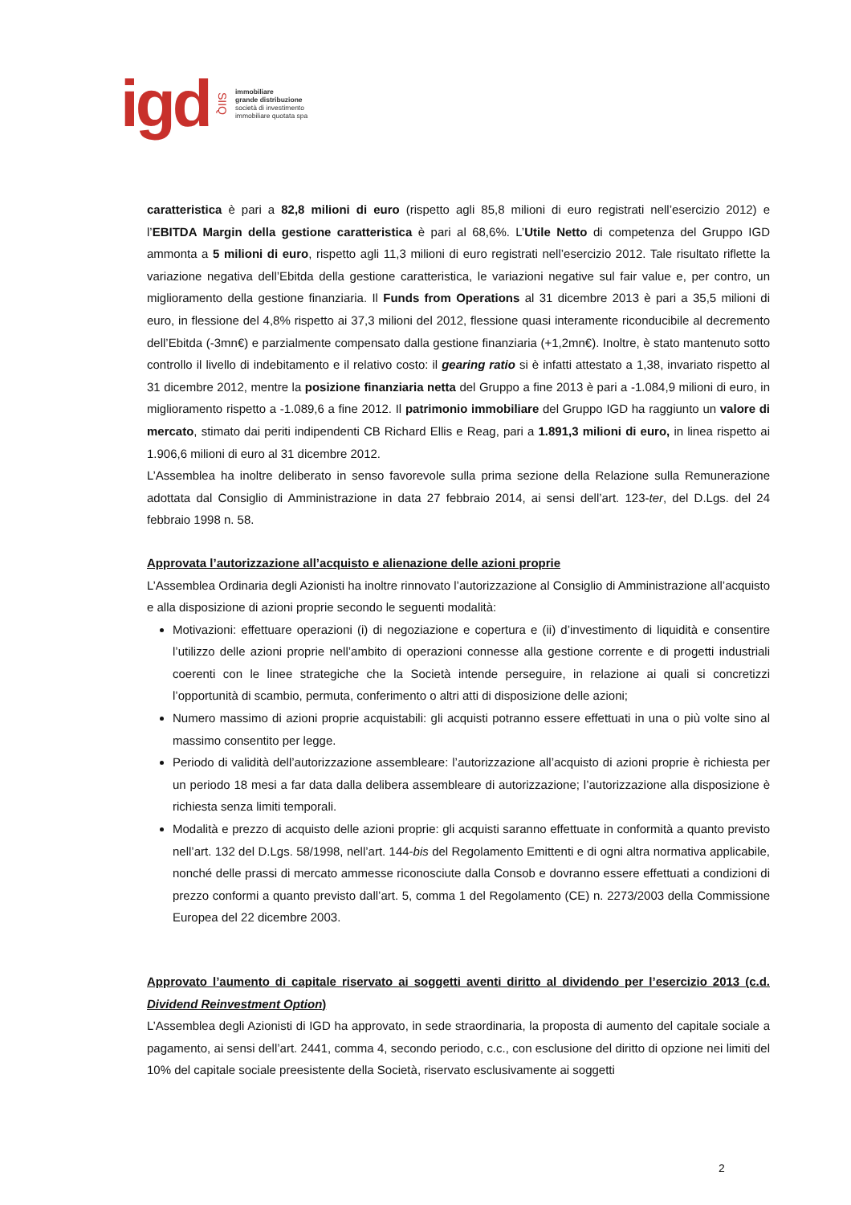igd SIIQ
immobiliare
grande distribuzione
società di investimento
immobiliare quotata spa
caratteristica è pari a 82,8 milioni di euro (rispetto agli 85,8 milioni di euro registrati nell’esercizio 2012) e l’EBITDA Margin della gestione caratteristica è pari al 68,6%. L’Utile Netto di competenza del Gruppo IGD ammonta a 5 milioni di euro, rispetto agli 11,3 milioni di euro registrati nell’esercizio 2012. Tale risultato riflette la variazione negativa dell’Ebitda della gestione caratteristica, le variazioni negative sul fair value e, per contro, un miglioramento della gestione finanziaria. Il Funds from Operations al 31 dicembre 2013 è pari a 35,5 milioni di euro, in flessione del 4,8% rispetto ai 37,3 milioni del 2012, flessione quasi interamente riconducibile al decremento dell’Ebitda (-3mn€) e parzialmente compensato dalla gestione finanziaria (+1,2mn€). Inoltre, è stato mantenuto sotto controllo il livello di indebitamento e il relativo costo: il gearing ratio si è infatti attestato a 1,38, invariato rispetto al 31 dicembre 2012, mentre la posizione finanziaria netta del Gruppo a fine 2013 è pari a -1.084,9 milioni di euro, in miglioramento rispetto a -1.089,6 a fine 2012. Il patrimonio immobiliare del Gruppo IGD ha raggiunto un valore di mercato, stimato dai periti indipendenti CB Richard Ellis e Reag, pari a 1.891,3 milioni di euro, in linea rispetto ai 1.906,6 milioni di euro al 31 dicembre 2012.
L’Assemblea ha inoltre deliberato in senso favorevole sulla prima sezione della Relazione sulla Remunerazione adottata dal Consiglio di Amministrazione in data 27 febbraio 2014, ai sensi dell’art. 123-ter, del D.Lgs. del 24 febbraio 1998 n. 58.
Approvata l’autorizzazione all’acquisto e alienazione delle azioni proprie
L’Assemblea Ordinaria degli Azionisti ha inoltre rinnovato l’autorizzazione al Consiglio di Amministrazione all’acquisto e alla disposizione di azioni proprie secondo le seguenti modalità:
Motivazioni: effettuare operazioni (i) di negoziazione e copertura e (ii) d’investimento di liquidità e consentire l’utilizzo delle azioni proprie nell’ambito di operazioni connesse alla gestione corrente e di progetti industriali coerenti con le linee strategiche che la Società intende perseguire, in relazione ai quali si concretizzi l’opportunità di scambio, permuta, conferimento o altri atti di disposizione delle azioni;
Numero massimo di azioni proprie acquistabili: gli acquisti potranno essere effettuati in una o più volte sino al massimo consentito per legge.
Periodo di validità dell’autorizzazione assembleare: l’autorizzazione all’acquisto di azioni proprie è richiesta per un periodo 18 mesi a far data dalla delibera assembleare di autorizzazione; l’autorizzazione alla disposizione è richiesta senza limiti temporali.
Modalità e prezzo di acquisto delle azioni proprie: gli acquisti saranno effettuate in conformità a quanto previsto nell’art. 132 del D.Lgs. 58/1998, nell’art. 144-bis del Regolamento Emittenti e di ogni altra normativa applicabile, nonché delle prassi di mercato ammesse riconosciute dalla Consob e dovranno essere effettuati a condizioni di prezzo conformi a quanto previsto dall’art. 5, comma 1 del Regolamento (CE) n. 2273/2003 della Commissione Europea del 22 dicembre 2003.
Approvato l’aumento di capitale riservato ai soggetti aventi diritto al dividendo per l’esercizio 2013 (c.d. Dividend Reinvestment Option)
L’Assemblea degli Azionisti di IGD ha approvato, in sede straordinaria, la proposta di aumento del capitale sociale a pagamento, ai sensi dell’art. 2441, comma 4, secondo periodo, c.c., con esclusione del diritto di opzione nei limiti del 10% del capitale sociale preesistente della Società, riservato esclusivamente ai soggetti
2